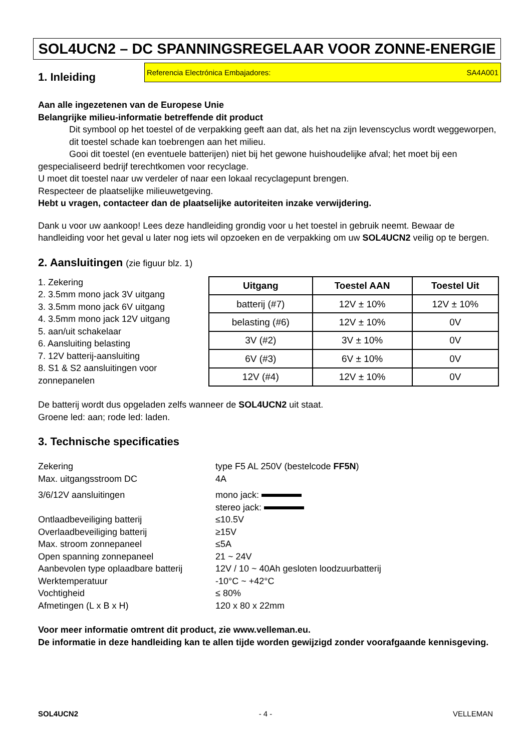SOL4UCN2 – DC SPANNINGSREGELAAR VOOR ZONNE-ENERGIE
1. Inleiding
Referencia Electrónica Embajadores: SA4A001
Aan alle ingezetenen van de Europese Unie
Belangrijke milieu-informatie betreffende dit product
Dit symbool op het toestel of de verpakking geeft aan dat, als het na zijn levenscyclus wordt weggeworpen, dit toestel schade kan toebrengen aan het milieu.
Gooi dit toestel (en eventuele batterijen) niet bij het gewone huishoudelijke afval; het moet bij een
gespecialiseerd bedrijf terechtkomen voor recyclage.
U moet dit toestel naar uw verdeler of naar een lokaal recyclagepunt brengen.
Respecteer de plaatselijke milieuwetgeving.
Hebt u vragen, contacteer dan de plaatselijke autoriteiten inzake verwijdering.
Dank u voor uw aankoop! Lees deze handleiding grondig voor u het toestel in gebruik neemt. Bewaar de handleiding voor het geval u later nog iets wil opzoeken en de verpakking om uw SOL4UCN2 veilig op te bergen.
2. Aansluitingen (zie figuur blz. 1)
1. Zekering
2. 3.5mm mono jack 3V uitgang
3. 3.5mm mono jack 6V uitgang
4. 3.5mm mono jack 12V uitgang
5. aan/uit schakelaar
6. Aansluiting belasting
7. 12V batterij-aansluiting
8. S1 & S2 aansluitingen voor zonnepanelen
| Uitgang | Toestel AAN | Toestel Uit |
| --- | --- | --- |
| batterij (#7) | 12V ± 10% | 12V ± 10% |
| belasting (#6) | 12V ± 10% | 0V |
| 3V (#2) | 3V ± 10% | 0V |
| 6V (#3) | 6V ± 10% | 0V |
| 12V (#4) | 12V ± 10% | 0V |
De batterij wordt dus opgeladen zelfs wanneer de SOL4UCN2 uit staat.
Groene led: aan; rode led: laden.
3. Technische specificaties
Zekering
type F5 AL 250V (bestelcode FF5N)
Max. uitgangsstroom DC
4A
3/6/12V aansluitingen
mono jack:
stereo jack:
Ontlaadbeveiliging batterij
≤10.5V
Overlaadbeveiliging batterij
≥15V
Max. stroom zonnepaneel
≤5A
Open spanning zonnepaneel
21 ~ 24V
Aanbevolen type oplaadbare batterij
12V / 10 ~ 40Ah gesloten loodzuurbatterij
Werktemperatuur
-10°C ~ +42°C
Vochtigheid
≤ 80%
Afmetingen (L x B x H)
120 x 80 x 22mm
Voor meer informatie omtrent dit product, zie www.velleman.eu.
De informatie in deze handleiding kan te allen tijde worden gewijzigd zonder voorafgaande kennisgeving.
SOL4UCN2 - 4 - VELLEMAN